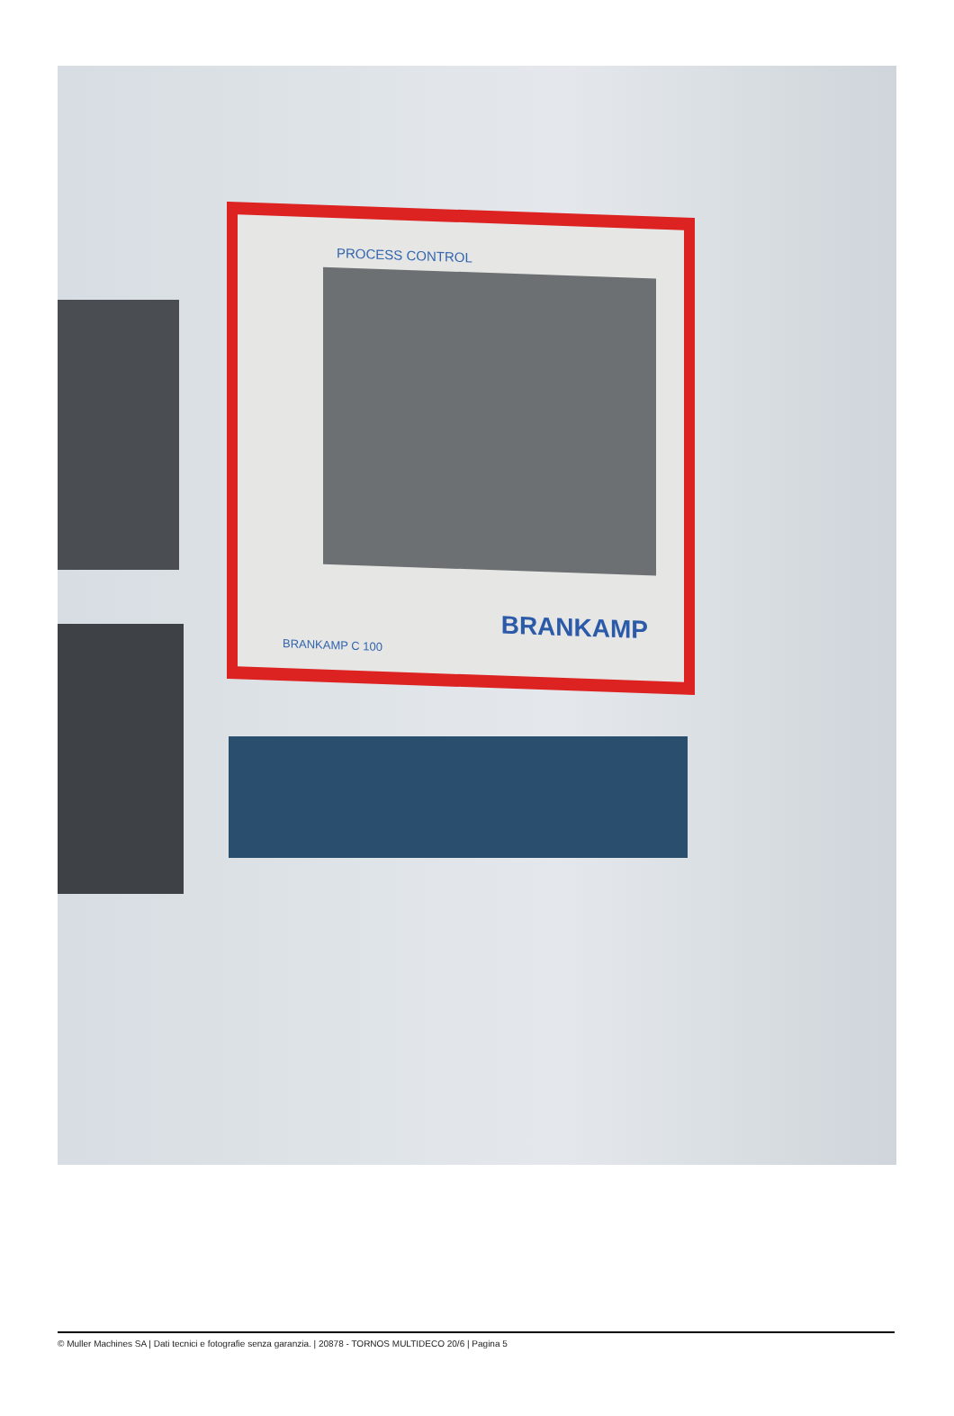PROCESS CONTROL
BRANKAMP
BRANKAMP C 100
© Muller Machines SA | Dati tecnici e fotografie senza garanzia. | 20878 - TORNOS MULTIDECO 20/6 | Pagina 5